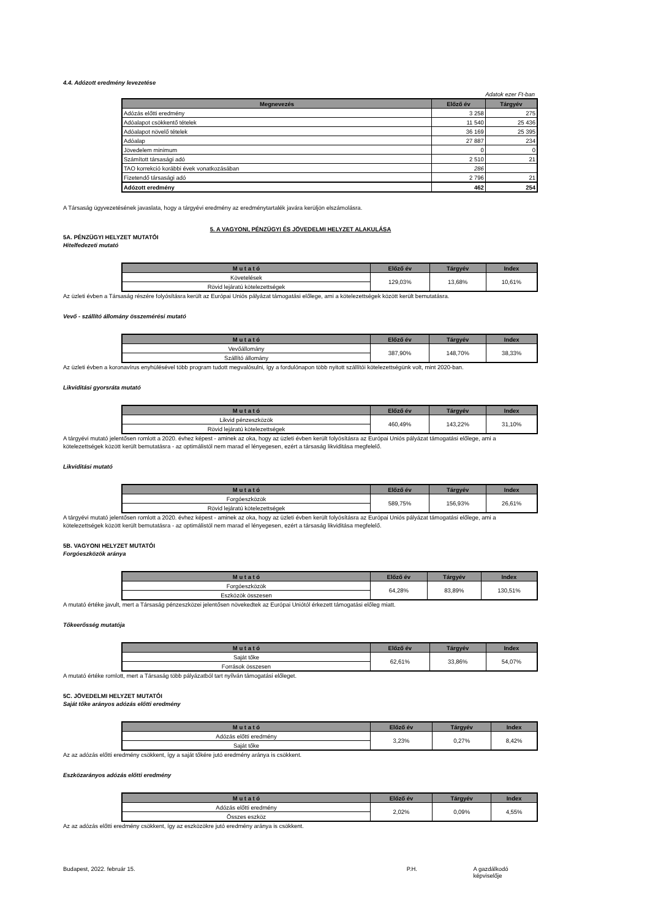4.4. Adózott eredmény levezetése
Adatok ezer Ft-ban
| Megnevezés | Előző év | Tárgyév |
| --- | --- | --- |
| Adózás előtti eredmény | 3 258 | 275 |
| Adóalapot csökkentő tételek | 11 540 | 25 436 |
| Adóalapot növelő tételek | 36 169 | 25 395 |
| Adóalap | 27 887 | 234 |
| Jövedelem minimum | 0 | 0 |
| Számított társasági adó | 2 510 | 21 |
| TAO korrekció korábbi évek vonatkozásában | 286 | |
| Fizetendő társasági adó | 2 796 | 21 |
| Adózott eredmény | 462 | 254 |
A Társaság ügyvezetésének javaslata, hogy a tárgyévi eredmény az eredménytartalék javára kerüljön elszámolásra.
5. A VAGYONI, PÉNZÜGYI ÉS JÖVEDELMI HELYZET ALAKULÁSA
5A. PÉNZÜGYI HELYZET MUTATÓI
Hitelfedezeti mutató
| M u t a t ó | Előző év | Tárgyév | Index |
| --- | --- | --- | --- |
| Követelések | 129,03% | 13,68% | 10,61% |
| Rövid lejáratú kötelezettségek | | | |
Az üzleti évben a Társaság részére folyósításra került az Európai Uniós pályázat támogatási előlege, ami a kötelezettségek között került bemutatásra.
Vevő - szállító állomány összemérési mutató
| M u t a t ó | Előző év | Tárgyév | Index |
| --- | --- | --- | --- |
| Vevőállomány | 387,90% | 148,70% | 38,33% |
| Szállító állomány | | | |
Az üzleti évben a koronavírus enyhülésével több program tudott megvalósulni, így a fordulónapon több nyitott szállítói kötelezettségünk volt, mint 2020-ban.
Likviditási gyorsráta mutató
| M u t a t ó | Előző év | Tárgyév | Index |
| --- | --- | --- | --- |
| Likvid pénzeszközök | 460,49% | 143,22% | 31,10% |
| Rövid lejáratú kötelezettségek | | | |
A tárgyévi mutató jelentősen romlott a 2020. évhez képest - aminek az oka, hogy az üzleti évben került folyósításra az Európai Uniós pályázat támogatási előlege, ami a kötelezettségek között került bemutatásra - az optimálistól nem marad el lényegesen, ezért a társaság likviditása megfelelő.
Likviditási mutató
| M u t a t ó | Előző év | Tárgyév | Index |
| --- | --- | --- | --- |
| Forgóeszközök | 589,75% | 156,93% | 26,61% |
| Rövid lejáratú kötelezettségek | | | |
A tárgyévi mutató jelentősen romlott a 2020. évhez képest - aminek az oka, hogy az üzleti évben került folyósításra az Európai Uniós pályázat támogatási előlege, ami a kötelezettségek között került bemutatásra - az optimálistól nem marad el lényegesen, ezért a társaság likviditása megfelelő.
5B. VAGYONI HELYZET MUTATÓI
Forgóeszközök aránya
| M u t a t ó | Előző év | Tárgyév | Index |
| --- | --- | --- | --- |
| Forgóeszközök | 64,28% | 83,89% | 130,51% |
| Eszközök összesen | | | |
A mutató értéke javult, mert a Társaság pénzeszközei jelentősen növekedtek az Európai Uniótól érkezett támogatási előleg miatt.
Tőkeerősség mutatója
| M u t a t ó | Előző év | Tárgyév | Index |
| --- | --- | --- | --- |
| Saját tőke | 62,61% | 33,86% | 54,07% |
| Források összesen | | | |
A mutató értéke romlott, mert a Társaság több pályázatból tart nyílván támogatási előleget.
5C. JÖVEDELMI HELYZET MUTATÓI
Saját tőke arányos adózás előtti eredmény
| M u t a t ó | Előző év | Tárgyév | Index |
| --- | --- | --- | --- |
| Adózás előtti eredmény | 3,23% | 0,27% | 8,42% |
| Saját tőke | | | |
Az az adózás előtti eredmény csökkent, így a saját tőkére jutó eredmény aránya is csökkent.
Eszközarányos adózás előtti eredmény
| M u t a t ó | Előző év | Tárgyév | Index |
| --- | --- | --- | --- |
| Adózás előtti eredmény | 2,02% | 0,09% | 4,55% |
| Összes eszköz | | | |
Az az adózás előtti eredmény csökkent, így az eszközökre jutó eredmény aránya is csökkent.
Budapest, 2022. február 15. P.H. A gazdálkodó képviselője